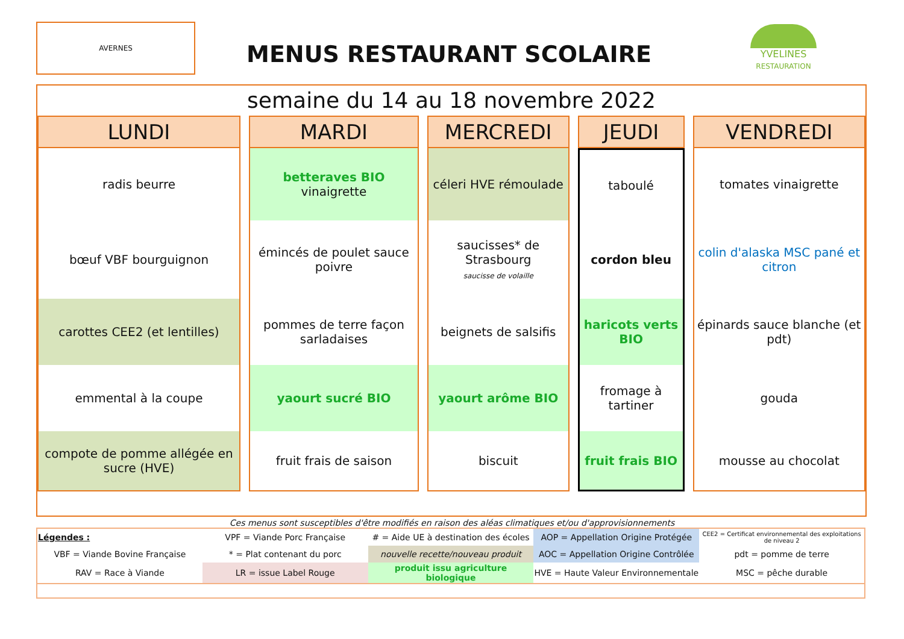AVERNES
MENUS RESTAURANT SCOLAIRE
YVELINES
RESTAURATION
semaine du 14 au 18 novembre 2022
| LUNDI | MARDI | MERCREDI | JEUDI | VENDREDI |
| --- | --- | --- | --- | --- |
| radis beurre | betteraves BIO vinaigrette | céleri HVE rémoulade | taboulé | tomates vinaigrette |
| bœuf VBF bourguignon | émincés de poulet sauce poivre | saucisses* de Strasbourg saucisse de volaille | cordon bleu | colin d'alaska MSC pané et citron |
| carottes CEE2 (et lentilles) | pommes de terre façon sarladaises | beignets de salsifis | haricots verts BIO | épinards sauce blanche (et pdt) |
| emmental à la coupe | yaourt sucré BIO | yaourt arôme BIO | fromage à tartiner | gouda |
| compote de pomme allégée en sucre (HVE) | fruit frais de saison | biscuit | fruit frais BIO | mousse au chocolat |
Ces menus sont susceptibles d'être modifiés en raison des aléas climatiques et/ou d'approvisionnements
| Légendes : | VPF = Viande Porc Française | # = Aide UE à destination des écoles | AOP = Appellation Origine Protégée | CEE2 = Certificat environnemental des exploitations de niveau 2 |
| VBF = Viande Bovine Française | * = Plat contenant du porc | nouvelle recette/nouveau produit | AOC = Appellation Origine Contrôlée | pdt = pomme de terre |
| RAV = Race à Viande | LR = issue Label Rouge | produit issu agriculture biologique | HVE = Haute Valeur Environnementale | MSC = pêche durable |